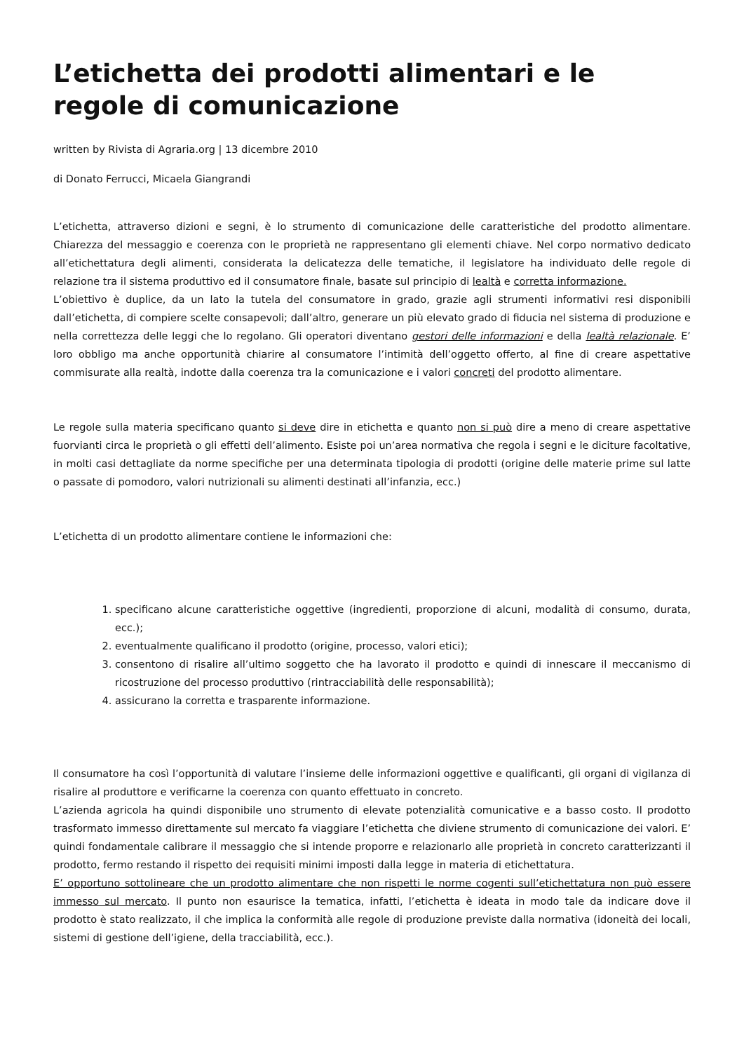L’etichetta dei prodotti alimentari e le regole di comunicazione
written by Rivista di Agraria.org | 13 dicembre 2010
di Donato Ferrucci, Micaela Giangrandi
L’etichetta, attraverso dizioni e segni, è lo strumento di comunicazione delle caratteristiche del prodotto alimentare. Chiarezza del messaggio e coerenza con le proprietà ne rappresentano gli elementi chiave. Nel corpo normativo dedicato all’etichettatura degli alimenti, considerata la delicatezza delle tematiche, il legislatore ha individuato delle regole di relazione tra il sistema produttivo ed il consumatore finale, basate sul principio di lealtà e corretta informazione.
L’obiettivo è duplice, da un lato la tutela del consumatore in grado, grazie agli strumenti informativi resi disponibili dall’etichetta, di compiere scelte consapevoli; dall’altro, generare un più elevato grado di fiducia nel sistema di produzione e nella correttezza delle leggi che lo regolano. Gli operatori diventano gestori delle informazioni e della lealtà relazionale. E’ loro obbligo ma anche opportunità chiarire al consumatore l’intimità dell’oggetto offerto, al fine di creare aspettative commisurate alla realtà, indotte dalla coerenza tra la comunicazione e i valori concreti del prodotto alimentare.
Le regole sulla materia specificano quanto si deve dire in etichetta e quanto non si può dire a meno di creare aspettative fuorvianti circa le proprietà o gli effetti dell’alimento. Esiste poi un’area normativa che regola i segni e le diciture facoltative, in molti casi dettagliate da norme specifiche per una determinata tipologia di prodotti (origine delle materie prime sul latte o passate di pomodoro, valori nutrizionali su alimenti destinati all’infanzia, ecc.)
L’etichetta di un prodotto alimentare contiene le informazioni che:
1. specificano alcune caratteristiche oggettive (ingredienti, proporzione di alcuni, modalità di consumo, durata, ecc.);
2. eventualmente qualificano il prodotto (origine, processo, valori etici);
3. consentono di risalire all’ultimo soggetto che ha lavorato il prodotto e quindi di innescare il meccanismo di ricostruzione del processo produttivo (rintracciabilità delle responsabilità);
4. assicurano la corretta e trasparente informazione.
Il consumatore ha così l’opportunità di valutare l’insieme delle informazioni oggettive e qualificanti, gli organi di vigilanza di risalire al produttore e verificarne la coerenza con quanto effettuato in concreto.
L’azienda agricola ha quindi disponibile uno strumento di elevate potenzialità comunicative e a basso costo. Il prodotto trasformato immesso direttamente sul mercato fa viaggiare l’etichetta che diviene strumento di comunicazione dei valori. E’ quindi fondamentale calibrare il messaggio che si intende proporre e relazionarlo alle proprietà in concreto caratterizzanti il prodotto, fermo restando il rispetto dei requisiti minimi imposti dalla legge in materia di etichettatura.
E’ opportuno sottolineare che un prodotto alimentare che non rispetti le norme cogenti sull’etichettatura non può essere immesso sul mercato. Il punto non esaurisce la tematica, infatti, l’etichetta è ideata in modo tale da indicare dove il prodotto è stato realizzato, il che implica la conformità alle regole di produzione previste dalla normativa (idoneità dei locali, sistemi di gestione dell’igiene, della tracciabilità, ecc.).